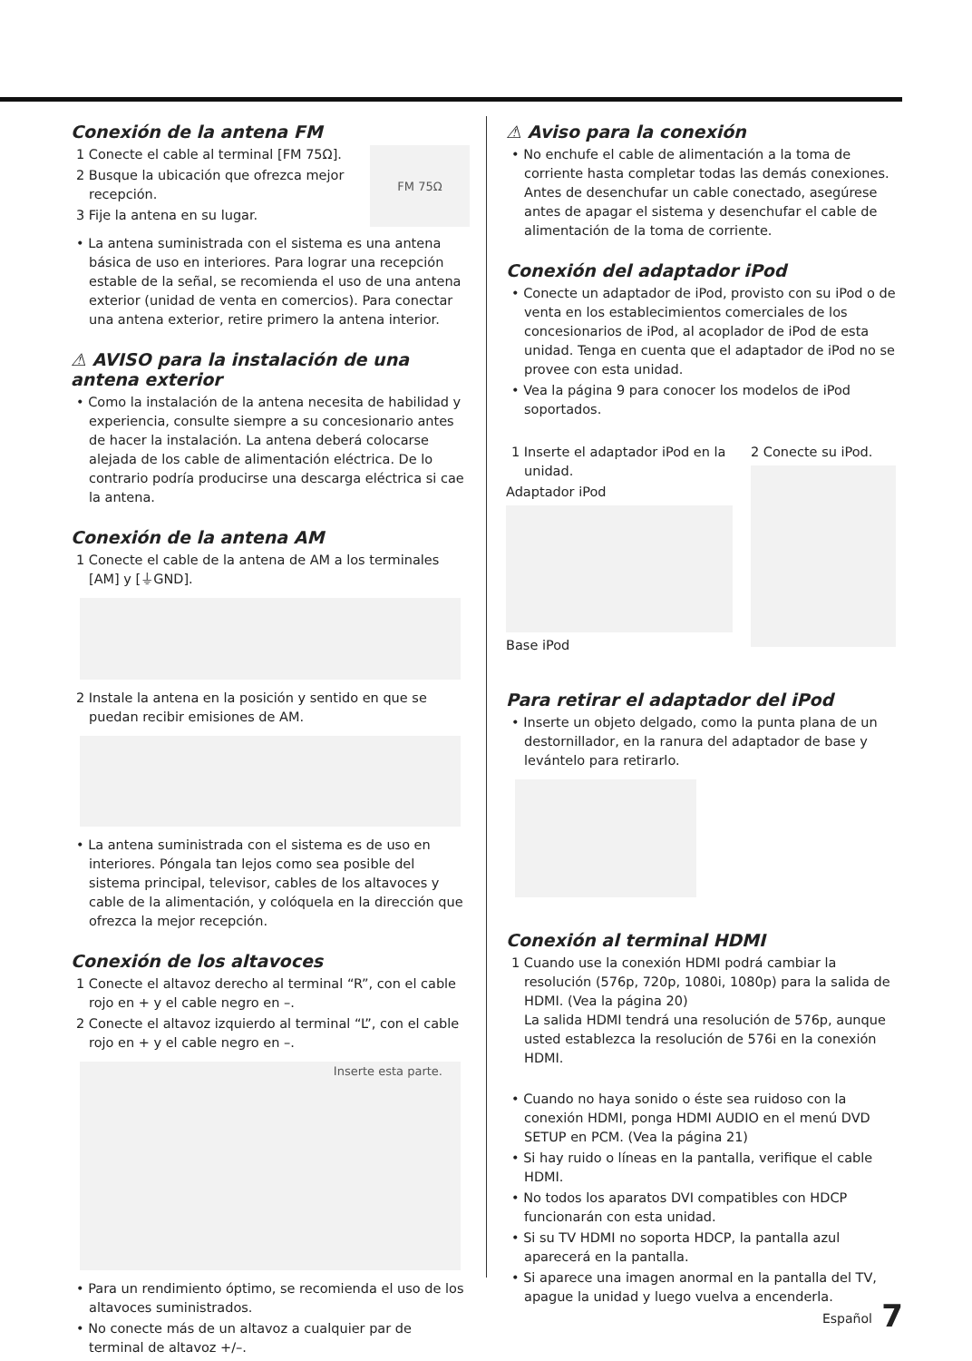Conexión de la antena FM
FM 75Ω
1 Conecte el cable al terminal [FM 75Ω].
2 Busque la ubicación que ofrezca mejor recepción.
3 Fije la antena en su lugar.
• La antena suministrada con el sistema es una antena básica de uso en interiores. Para lograr una recepción estable de la señal, se recomienda el uso de una antena exterior (unidad de venta en comercios). Para conectar una antena exterior, retire primero la antena interior.
⚠ AVISO para la instalación de una antena exterior
• Como la instalación de la antena necesita de habilidad y experiencia, consulte siempre a su concesionario antes de hacer la instalación. La antena deberá colocarse alejada de los cable de alimentación eléctrica. De lo contrario podría producirse una descarga eléctrica si cae la antena.
Conexión de la antena AM
1 Conecte el cable de la antena de AM a los terminales [AM] y [⏚GND].
2 Instale la antena en la posición y sentido en que se puedan recibir emisiones de AM.
• La antena suministrada con el sistema es de uso en interiores. Póngala tan lejos como sea posible del sistema principal, televisor, cables de los altavoces y cable de la alimentación, y colóquela en la dirección que ofrezca la mejor recepción.
Conexión de los altavoces
1 Conecte el altavoz derecho al terminal “R”, con el cable rojo en + y el cable negro en –.
2 Conecte el altavoz izquierdo al terminal “L”, con el cable rojo en + y el cable negro en –.
Inserte esta parte.
• Para un rendimiento óptimo, se recomienda el uso de los altavoces suministrados.
• No conecte más de un altavoz a cualquier par de terminal de altavoz +/–.
⚠ Aviso para la conexión
• No enchufe el cable de alimentación a la toma de corriente hasta completar todas las demás conexiones. Antes de desenchufar un cable conectado, asegúrese antes de apagar el sistema y desenchufar el cable de alimentación de la toma de corriente.
Conexión del adaptador iPod
• Conecte un adaptador de iPod, provisto con su iPod o de venta en los establecimientos comerciales de los concesionarios de iPod, al acoplador de iPod de esta unidad. Tenga en cuenta que el adaptador de iPod no se provee con esta unidad.
• Vea la página 9 para conocer los modelos de iPod soportados.
1 Inserte el adaptador iPod en la unidad.
Adaptador iPod
Base iPod
2 Conecte su iPod.
Para retirar el adaptador del iPod
• Inserte un objeto delgado, como la punta plana de un destornillador, en la ranura del adaptador de base y levántelo para retirarlo.
Conexión al terminal HDMI
1 Cuando use la conexión HDMI podrá cambiar la resolución (576p, 720p, 1080i, 1080p) para la salida de HDMI. (Vea la página 20)
La salida HDMI tendrá una resolución de 576p, aunque usted establezca la resolución de 576i en la conexión HDMI.
• Cuando no haya sonido o éste sea ruidoso con la conexión HDMI, ponga HDMI AUDIO en el menú DVD SETUP en PCM. (Vea la página 21)
• Si hay ruido o líneas en la pantalla, verifique el cable HDMI.
• No todos los aparatos DVI compatibles con HDCP funcionarán con esta unidad.
• Si su TV HDMI no soporta HDCP, la pantalla azul aparecerá en la pantalla.
• Si aparece una imagen anormal en la pantalla del TV, apague la unidad y luego vuelva a encenderla.
Español 7